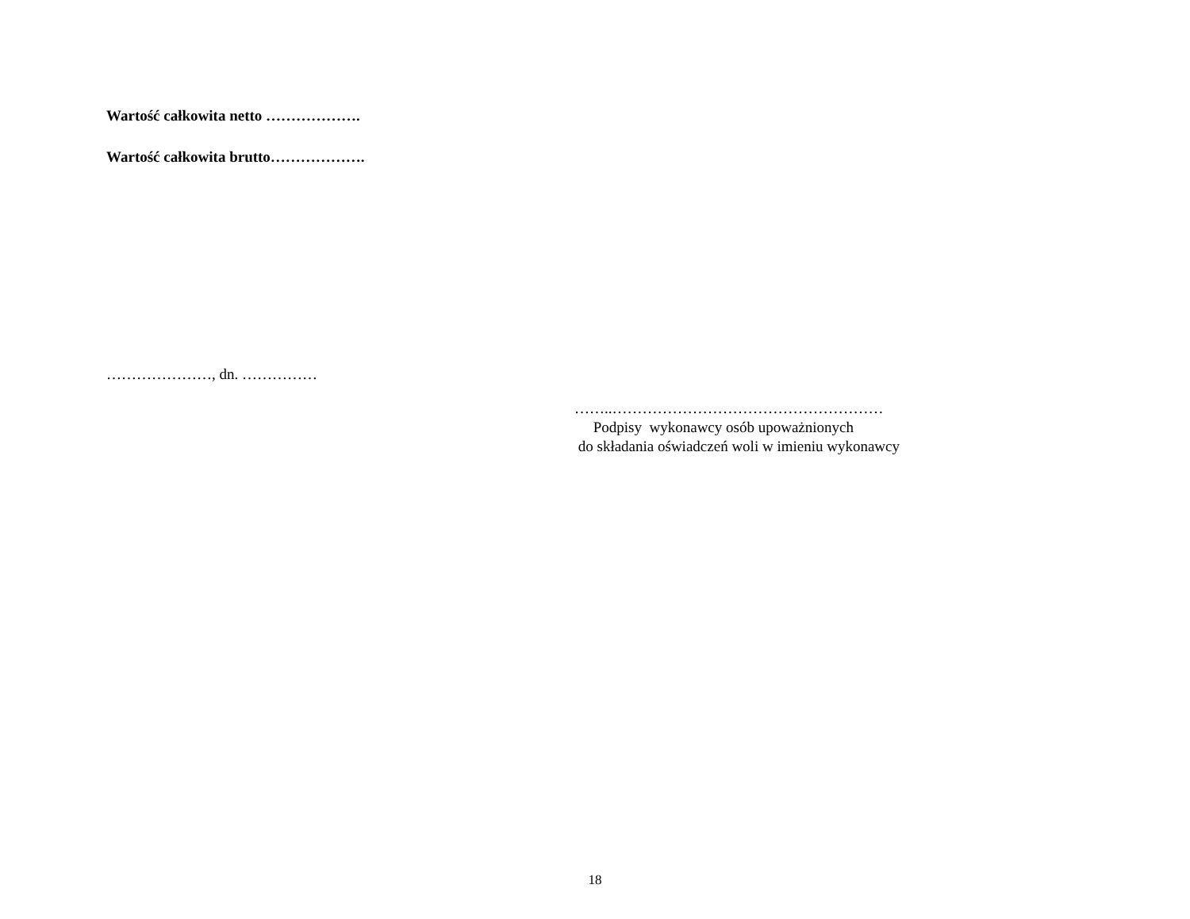Wartość całkowita netto ……………….
Wartość całkowita brutto……………….
…………………, dn. ……………
……..………………………………………………
Podpisy wykonawcy osób upoważnionych
do składania oświadczeń woli w imieniu wykonawcy
18